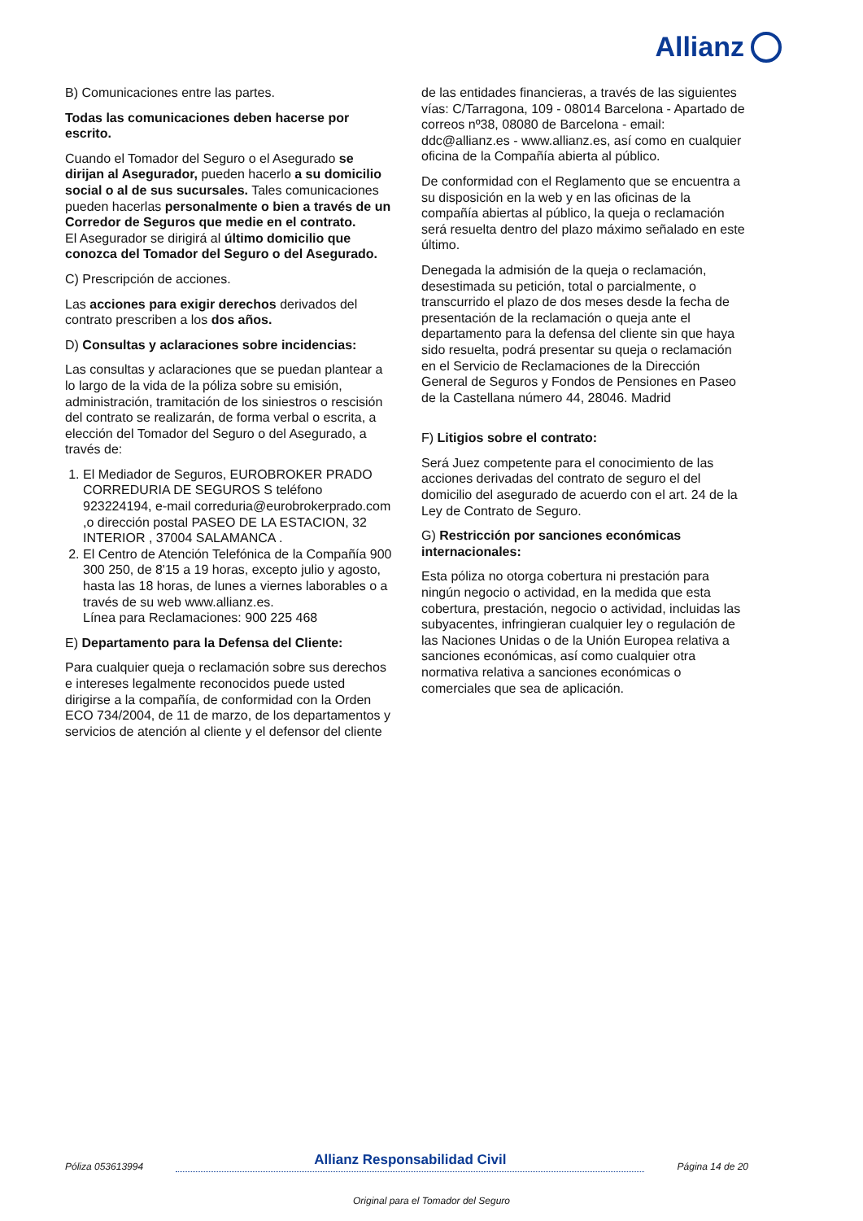Allianz
B) Comunicaciones entre las partes.
Todas las comunicaciones deben hacerse por escrito.
Cuando el Tomador del Seguro o el Asegurado se dirijan al Asegurador, pueden hacerlo a su domicilio social o al de sus sucursales. Tales comunicaciones pueden hacerlas personalmente o bien a través de un Corredor de Seguros que medie en el contrato.
El Asegurador se dirigirá al último domicilio que conozca del Tomador del Seguro o del Asegurado.
C) Prescripción de acciones.
Las acciones para exigir derechos derivados del contrato prescriben a los dos años.
D) Consultas y aclaraciones sobre incidencias:
Las consultas y aclaraciones que se puedan plantear a lo largo de la vida de la póliza sobre su emisión, administración, tramitación de los siniestros o rescisión del contrato se realizarán, de forma verbal o escrita, a elección del Tomador del Seguro o del Asegurado, a través de:
1. El Mediador de Seguros, EUROBROKER PRADO CORREDURIA DE SEGUROS S teléfono 923224194, e-mail correduria@eurobrokerprado.com ,o dirección postal PASEO DE LA ESTACION, 32 INTERIOR , 37004 SALAMANCA .
2. El Centro de Atención Telefónica de la Compañía 900 300 250, de 8'15 a 19 horas, excepto julio y agosto, hasta las 18 horas, de lunes a viernes laborables o a través de su web www.allianz.es.
Línea para Reclamaciones: 900 225 468
E) Departamento para la Defensa del Cliente:
Para cualquier queja o reclamación sobre sus derechos e intereses legalmente reconocidos puede usted dirigirse a la compañía, de conformidad con la Orden ECO 734/2004, de 11 de marzo, de los departamentos y servicios de atención al cliente y el defensor del cliente
de las entidades financieras, a través de las siguientes vías: C/Tarragona, 109 - 08014 Barcelona - Apartado de correos nº38, 08080 de Barcelona - email: ddc@allianz.es - www.allianz.es, así como en cualquier oficina de la Compañía abierta al público.
De conformidad con el Reglamento que se encuentra a su disposición en la web y en las oficinas de la compañía abiertas al público, la queja o reclamación será resuelta dentro del plazo máximo señalado en este último.
Denegada la admisión de la queja o reclamación, desestimada su petición, total o parcialmente, o transcurrido el plazo de dos meses desde la fecha de presentación de la reclamación o queja ante el departamento para la defensa del cliente sin que haya sido resuelta, podrá presentar su queja o reclamación en el Servicio de Reclamaciones de la Dirección General de Seguros y Fondos de Pensiones en Paseo de la Castellana número 44, 28046. Madrid
F) Litigios sobre el contrato:
Será Juez competente para el conocimiento de las acciones derivadas del contrato de seguro el del domicilio del asegurado de acuerdo con el art. 24 de la Ley de Contrato de Seguro.
G) Restricción por sanciones económicas internacionales:
Esta póliza no otorga cobertura ni prestación para ningún negocio o actividad, en la medida que esta cobertura, prestación, negocio o actividad, incluidas las subyacentes, infringieran cualquier ley o regulación de las Naciones Unidas o de la Unión Europea relativa a sanciones económicas, así como cualquier otra normativa relativa a sanciones económicas o comerciales que sea de aplicación.
Póliza 053613994 Allianz Responsabilidad Civil Página 14 de 20
Original para el Tomador del Seguro